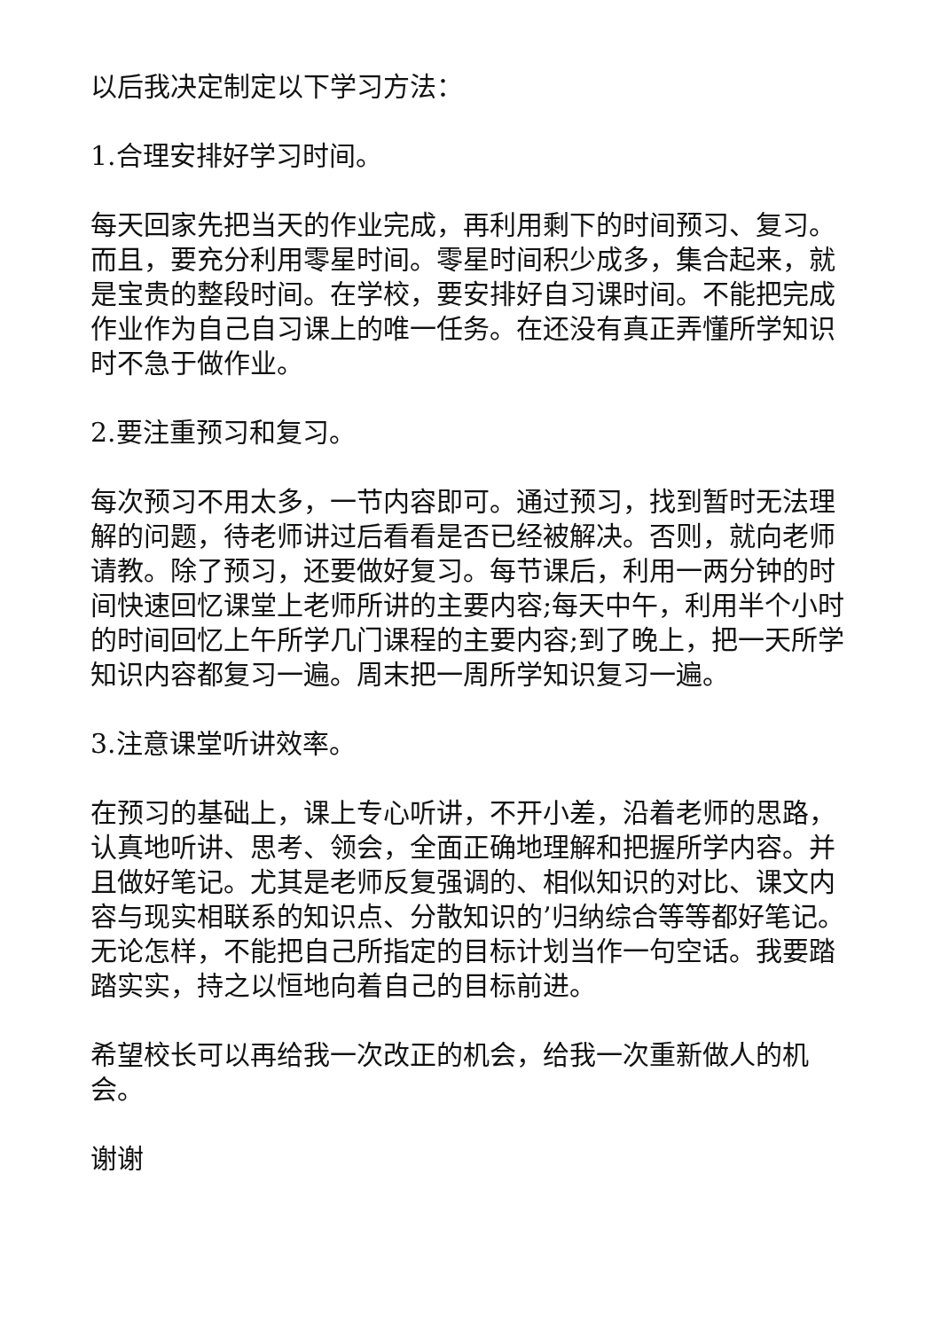以后我决定制定以下学习方法：
1.合理安排好学习时间。
每天回家先把当天的作业完成，再利用剩下的时间预习、复习。而且，要充分利用零星时间。零星时间积少成多，集合起来，就是宝贵的整段时间。在学校，要安排好自习课时间。不能把完成作业作为自己自习课上的唯一任务。在还没有真正弄懂所学知识时不急于做作业。
2.要注重预习和复习。
每次预习不用太多，一节内容即可。通过预习，找到暂时无法理解的问题，待老师讲过后看看是否已经被解决。否则，就向老师请教。除了预习，还要做好复习。每节课后，利用一两分钟的时间快速回忆课堂上老师所讲的主要内容;每天中午，利用半个小时的时间回忆上午所学几门课程的主要内容;到了晚上，把一天所学知识内容都复习一遍。周末把一周所学知识复习一遍。
3.注意课堂听讲效率。
在预习的基础上，课上专心听讲，不开小差，沿着老师的思路，认真地听讲、思考、领会，全面正确地理解和把握所学内容。并且做好笔记。尤其是老师反复强调的、相似知识的对比、课文内容与现实相联系的知识点、分散知识的’归纳综合等等都好笔记。 无论怎样，不能把自己所指定的目标计划当作一句空话。我要踏踏实实，持之以恒地向着自己的目标前进。
希望校长可以再给我一次改正的机会，给我一次重新做人的机会。
谢谢